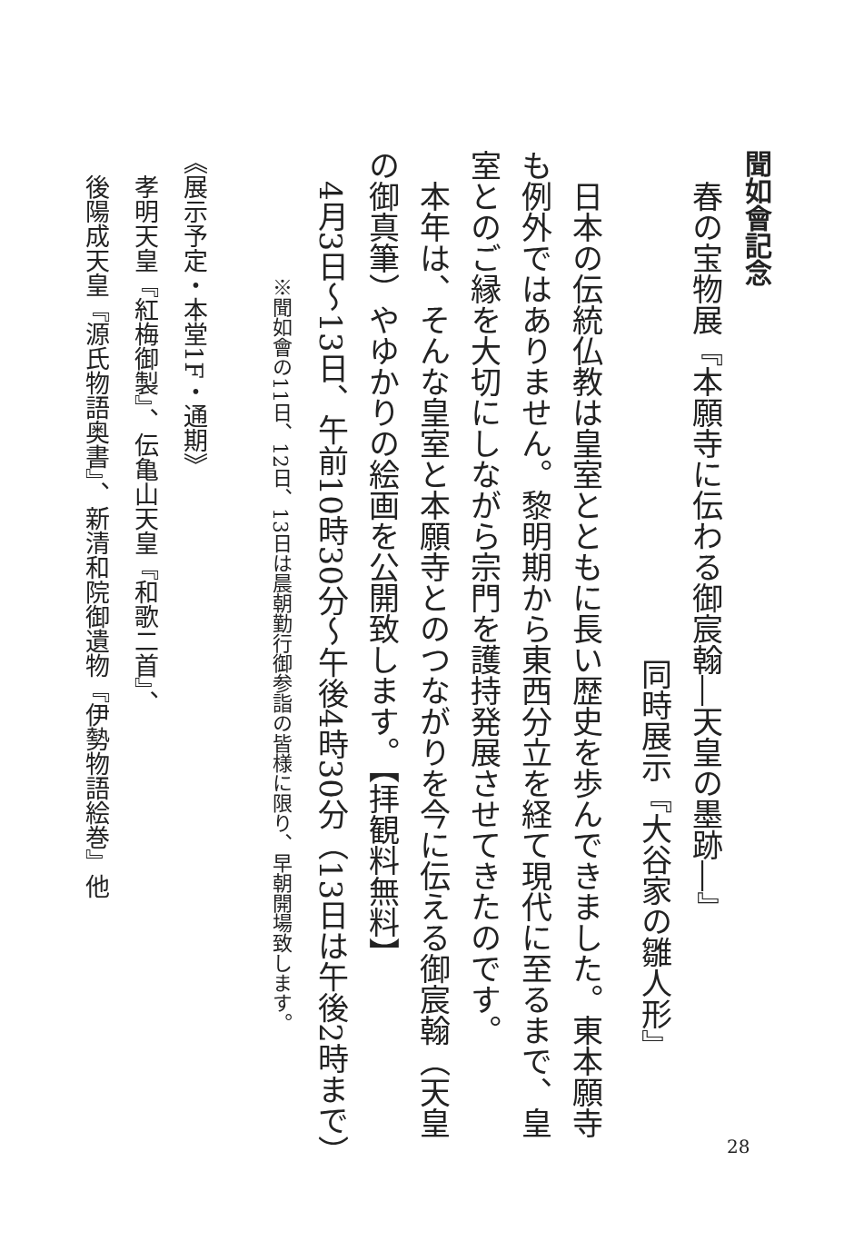聞如會記念
　春の宝物展『本願寺に伝わる御宸翰―天皇の墨跡―』
同時展示『大谷家の雛人形』
　日本の伝統仏教は皇室とともに長い歴史を歩んできました。東本願寺も例外ではありません。黎明期から東西分立を経て現代に至るまで、皇室とのご縁を大切にしながら宗門を護持発展させてきたのです。
　本年は、そんな皇室と本願寺とのつながりを今に伝える御宸翰（天皇の御真筆）やゆかりの絵画を公開致します。【拝観料無料】
　4月3日～13日、午前10時30分～午後4時30分（13日は午後2時まで）
※聞如會の11日、12日、13日は晨朝勤行御参詣の皆様に限り、早朝開場致します。
《展示予定・本堂1F・通期》
　孝明天皇『紅梅御製』、伝亀山天皇『和歌二首』、
　後陽成天皇『源氏物語奥書』、新清和院御遺物『伊勢物語絵巻』他
28